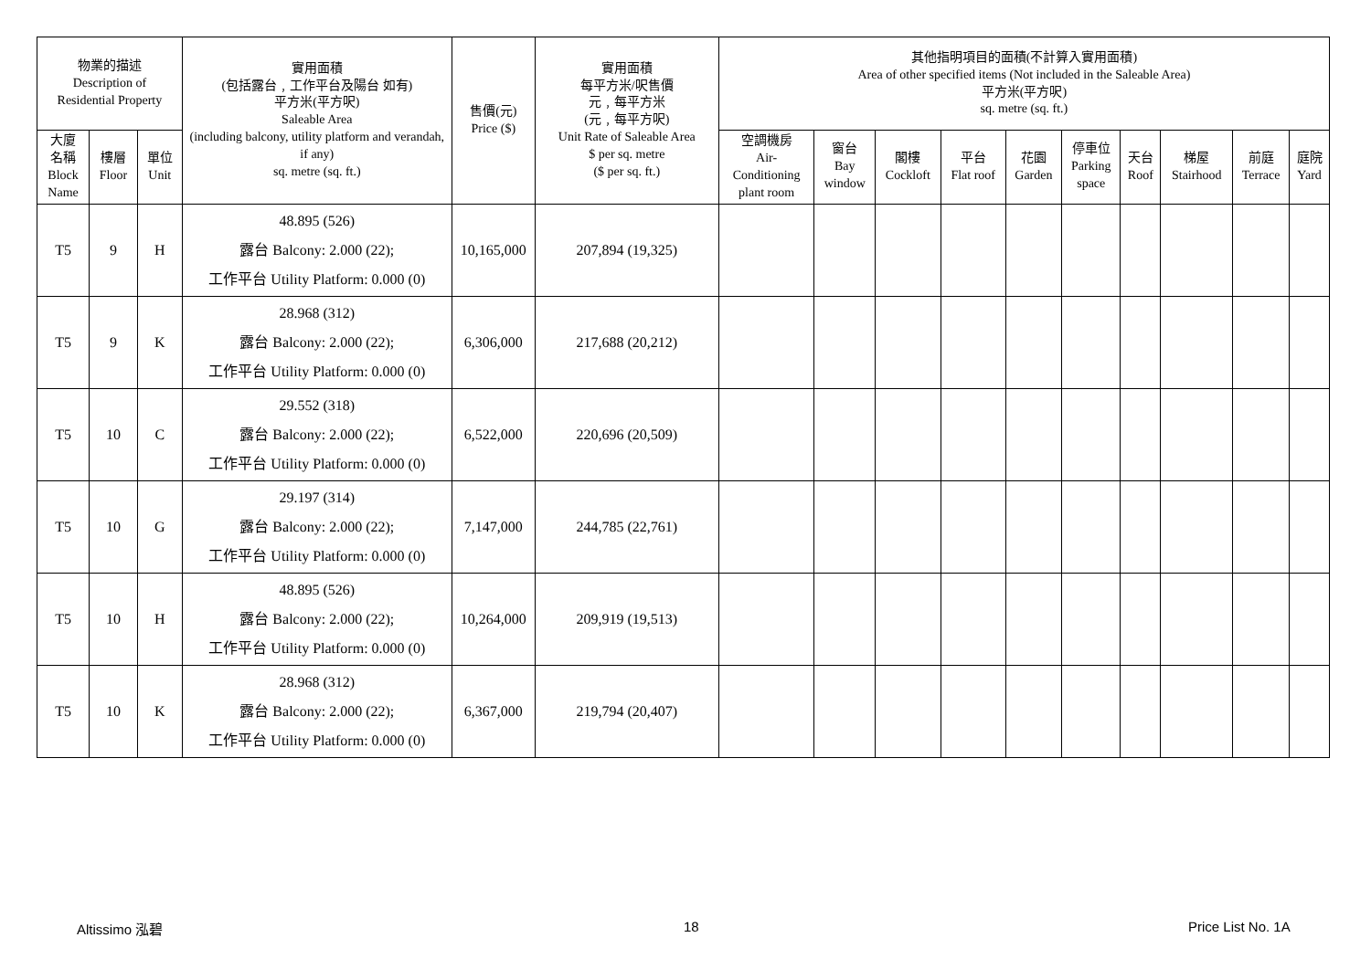| 物業的描述 Description of Residential Property | | | 實用面積 (包括露台﹐工作平台及陽台 如有) 平方米(平方呎) Saleable Area (including balcony, utility platform and verandah, if any) sq. metre (sq. ft.) | 售價(元) Price ($) | 實用面積 每平方米/呎售價 元﹐每平方米 (元﹐每平方呎) Unit Rate of Saleable Area $ per sq. metre ($ per sq. ft.) | 其他指明項目的面積(不計算入實用面積) Area of other specified items (Not included in the Saleable Area) 平方米(平方呎) sq. metre (sq. ft.) | | | | | | | | | |
| --- | --- | --- | --- | --- | --- | --- | --- | --- | --- | --- | --- | --- | --- | --- | --- |
| 大廈 名稱 Block Name | 樓層 Floor | 單位 Unit | | | | 空調機房 Air- Conditioning plant room | 窗台 Bay window | 閣樓 Cockloft | 平台 Flat roof | 花園 Garden | 停車位 Parking space | 天台 Roof | 梯屋 Stairhood | 前庭 Terrace | 庭院 Yard |
| T5 | 9 | H | 48.895 (526) 露台 Balcony: 2.000 (22); 工作平台 Utility Platform: 0.000 (0) | 10,165,000 | 207,894 (19,325) | | | | | | | | | | |
| T5 | 9 | K | 28.968 (312) 露台 Balcony: 2.000 (22); 工作平台 Utility Platform: 0.000 (0) | 6,306,000 | 217,688 (20,212) | | | | | | | | | | |
| T5 | 10 | C | 29.552 (318) 露台 Balcony: 2.000 (22); 工作平台 Utility Platform: 0.000 (0) | 6,522,000 | 220,696 (20,509) | | | | | | | | | | |
| T5 | 10 | G | 29.197 (314) 露台 Balcony: 2.000 (22); 工作平台 Utility Platform: 0.000 (0) | 7,147,000 | 244,785 (22,761) | | | | | | | | | | |
| T5 | 10 | H | 48.895 (526) 露台 Balcony: 2.000 (22); 工作平台 Utility Platform: 0.000 (0) | 10,264,000 | 209,919 (19,513) | | | | | | | | | | |
| T5 | 10 | K | 28.968 (312) 露台 Balcony: 2.000 (22); 工作平台 Utility Platform: 0.000 (0) | 6,367,000 | 219,794 (20,407) | | | | | | | | | | |
Altissimo 泓碧 18 Price List No. 1A